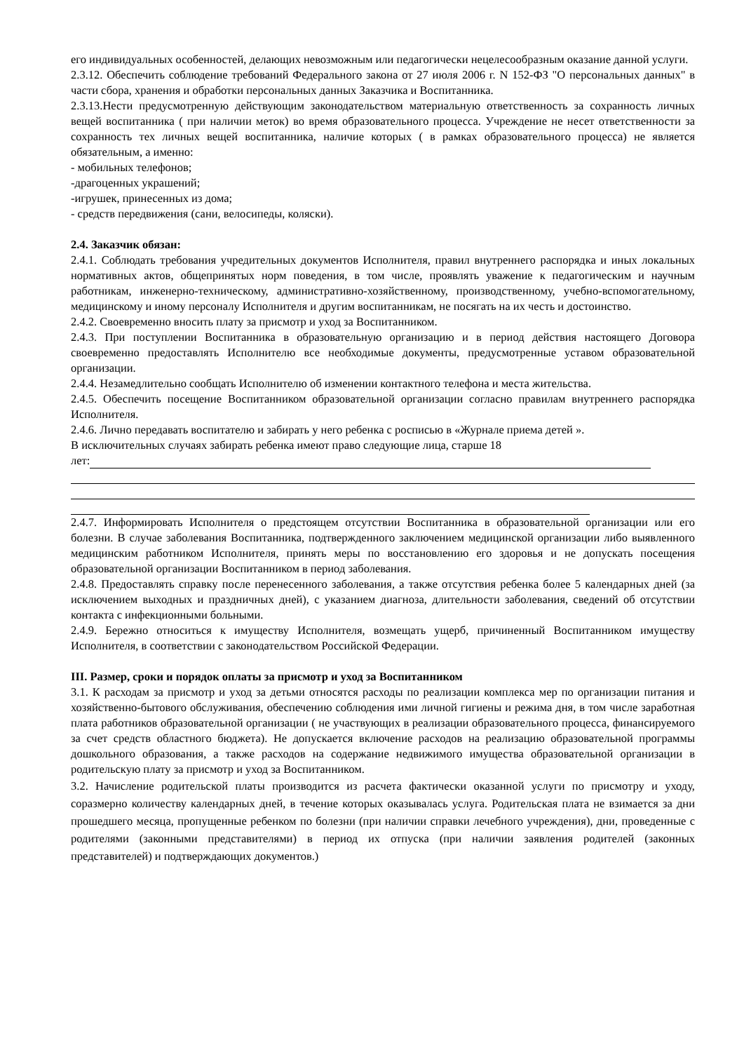его индивидуальных особенностей, делающих невозможным или педагогически нецелесообразным оказание данной услуги.
2.3.12. Обеспечить соблюдение требований Федерального закона от 27 июля 2006 г. N 152-ФЗ "О персональных данных" в части сбора, хранения и обработки персональных данных Заказчика и Воспитанника.
2.3.13.Нести предусмотренную действующим законодательством материальную ответственность за сохранность личных вещей воспитанника ( при наличии меток) во время образовательного процесса. Учреждение не несет ответственности за сохранность тех личных вещей воспитанника, наличие которых ( в рамках образовательного процесса) не является обязательным, а именно:
- мобильных телефонов;
-драгоценных украшений;
-игрушек, принесенных из дома;
- средств передвижения (сани, велосипеды, коляски).
2.4. Заказчик обязан:
2.4.1. Соблюдать требования учредительных документов Исполнителя, правил внутреннего распорядка и иных локальных нормативных актов, общепринятых норм поведения, в том числе, проявлять уважение к педагогическим и научным работникам, инженерно-техническому, административно-хозяйственному, производственному, учебно-вспомогательному, медицинскому и иному персоналу Исполнителя и другим воспитанникам, не посягать на их честь и достоинство.
2.4.2. Своевременно вносить плату за присмотр и уход за Воспитанником.
2.4.3. При поступлении Воспитанника в образовательную организацию и в период действия настоящего Договора своевременно предоставлять Исполнителю все необходимые документы, предусмотренные уставом образовательной организации.
2.4.4. Незамедлительно сообщать Исполнителю об изменении контактного телефона и места жительства.
2.4.5. Обеспечить посещение Воспитанником образовательной организации согласно правилам внутреннего распорядка Исполнителя.
2.4.6. Лично передавать воспитателю и забирать у него ребенка с росписью в «Журнале приема детей ».
В исключительных случаях забирать ребенка имеют право следующие лица, старше 18
лет:
2.4.7. Информировать Исполнителя о предстоящем отсутствии Воспитанника в образовательной организации или его болезни. В случае заболевания Воспитанника, подтвержденного заключением медицинской организации либо выявленного медицинским работником Исполнителя, принять меры по восстановлению его здоровья и не допускать посещения образовательной организации Воспитанником в период заболевания.
2.4.8. Предоставлять справку после перенесенного заболевания, а также отсутствия ребенка более 5 календарных дней (за исключением выходных и праздничных дней), с указанием диагноза, длительности заболевания, сведений об отсутствии контакта с инфекционными больными.
2.4.9. Бережно относиться к имуществу Исполнителя, возмещать ущерб, причиненный Воспитанником имуществу Исполнителя, в соответствии с законодательством Российской Федерации.
III. Размер, сроки и порядок оплаты за присмотр и уход за Воспитанником
3.1. К расходам за присмотр и уход за детьми относятся расходы по реализации комплекса мер по организации питания и хозяйственно-бытового обслуживания, обеспечению соблюдения ими личной гигиены и режима дня, в том числе заработная плата работников образовательной организации ( не участвующих в реализации образовательного процесса, финансируемого за счет средств областного бюджета). Не допускается включение расходов на реализацию образовательной программы дошкольного образования, а также расходов на содержание недвижимого имущества образовательной организации в родительскую плату за присмотр и уход за Воспитанником.
3.2. Начисление родительской платы производится из расчета фактически оказанной услуги по присмотру и уходу, соразмерно количеству календарных дней, в течение которых оказывалась услуга. Родительская плата не взимается за дни прошедшего месяца, пропущенные ребенком по болезни (при наличии справки лечебного учреждения), дни, проведенные с родителями (законными представителями) в период их отпуска (при наличии заявления родителей (законных представителей) и подтверждающих документов.)